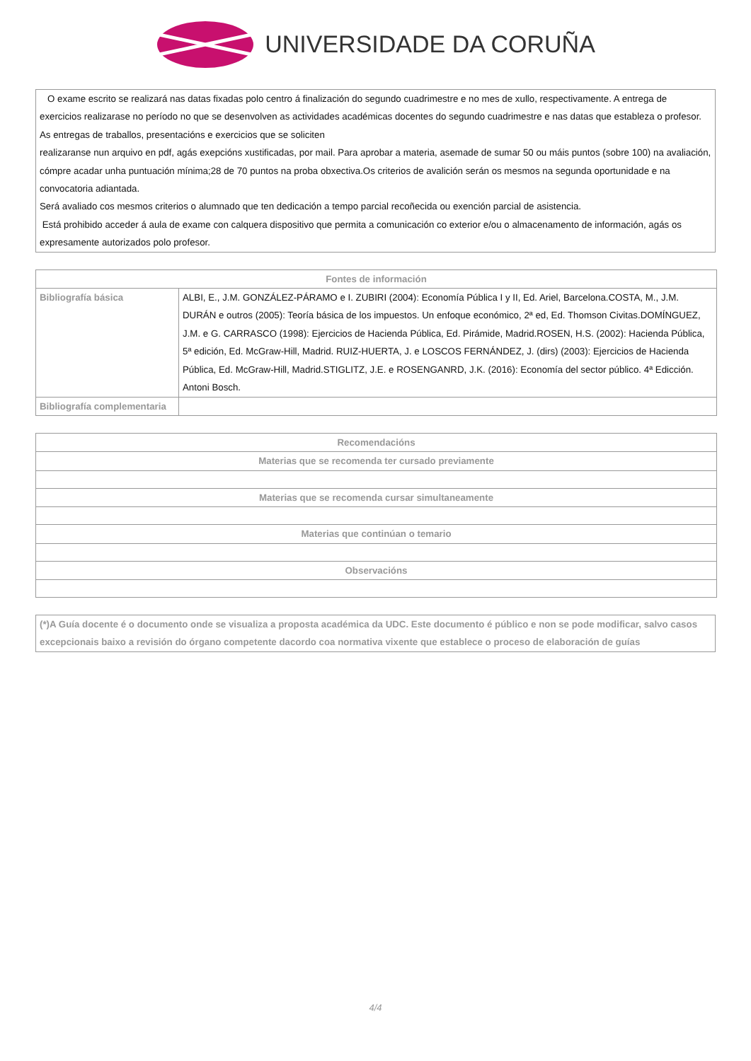UNIVERSIDADE DA CORUÑA
O exame escrito se realizará nas datas fixadas polo centro á finalización do segundo cuadrimestre e no mes de xullo, respectivamente. A entrega de exercicios realizarase no período no que se desenvolven as actividades académicas docentes do segundo cuadrimestre e nas datas que estableza o profesor. As entregas de traballos, presentacións e exercicios que se soliciten
realizaranse nun arquivo en pdf, agás exepcións xustificadas, por mail. Para aprobar a materia, asemade de sumar 50 ou máis puntos (sobre 100) na avaliación, cómpre acadar unha puntuación mínima;28 de 70 puntos na proba obxectiva.Os criterios de avalición serán os mesmos na segunda oportunidade e na convocatoria adiantada.
Será avaliado cos mesmos criterios o alumnado que ten dedicación a tempo parcial recoñecida ou exención parcial de asistencia.
Está prohibido acceder á aula de exame con calquera dispositivo que permita a comunicación co exterior e/ou o almacenamento de información, agás os expresamente autorizados polo profesor.
| Fontes de información | |
| --- | --- |
| Bibliografía básica | ALBI, E., J.M. GONZÁLEZ-PÁRAMO e I. ZUBIRI (2004): Economía Pública I y II, Ed. Ariel, Barcelona.COSTA, M., J.M. DURÁN e outros (2005): Teoría básica de los impuestos. Un enfoque económico, 2ª ed, Ed. Thomson Civitas.DOMÍNGUEZ, J.M. e G. CARRASCO (1998): Ejercicios de Hacienda Pública, Ed. Pirámide, Madrid.ROSEN, H.S. (2002): Hacienda Pública, 5ª edición, Ed. McGraw-Hill, Madrid. RUIZ-HUERTA, J. e LOSCOS FERNÁNDEZ, J. (dirs) (2003): Ejercicios de Hacienda Pública, Ed. McGraw-Hill, Madrid.STIGLITZ, J.E. e ROSENGANRD, J.K. (2016): Economía del sector público. 4ª Edicción. Antoni Bosch. |
| Bibliografía complementaria | |
| Recomendacións |
| --- |
| Materias que se recomenda ter cursado previamente |
| Materias que se recomenda cursar simultaneamente |
| Materias que continúan o temario |
| Observacións |
(*)A Guía docente é o documento onde se visualiza a proposta académica da UDC. Este documento é público e non se pode modificar, salvo casos excepcionais baixo a revisión do órgano competente dacordo coa normativa vixente que establece o proceso de elaboración de guías
4/4